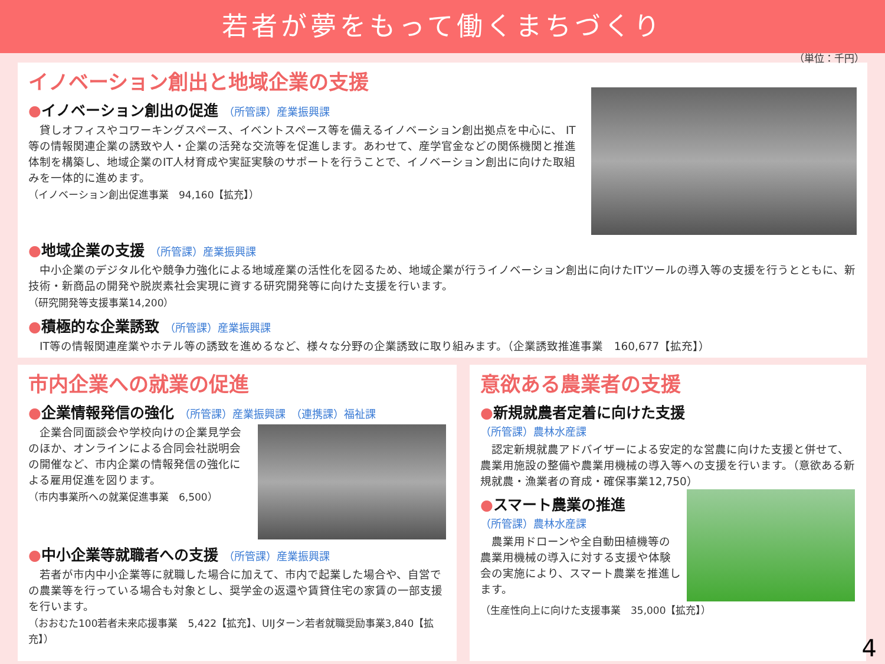若者が夢をもって働くまちづくり
（単位：千円）
イノベーション創出と地域企業の支援
●イノベーション創出の促進 （所管課）産業振興課
　貸しオフィスやコワーキングスペース、イベントスペース等を備えるイノベーション創出拠点を中心に、 IT等の情報関連企業の誘致や人・企業の活発な交流等を促進します。あわせて、産学官金などの関係機関と推進体制を構築し、地域企業のIT人材育成や実証実験のサポートを行うことで、イノベーション創出に向けた取組みを一体的に進めます。
（イノベーション創出促進事業　94,160【拡充】）
●地域企業の支援 （所管課）産業振興課
　中小企業のデジタル化や競争力強化による地域産業の活性化を図るため、地域企業が行うイノベーション創出に向けたITツールの導入等の支援を行うとともに、新技術・新商品の開発や脱炭素社会実現に資する研究開発等に向けた支援を行います。
（研究開発等支援事業14,200）
●積極的な企業誘致 （所管課）産業振興課
　IT等の情報関連産業やホテル等の誘致を進めるなど、様々な分野の企業誘致に取り組みます。（企業誘致推進事業　160,677【拡充】）
市内企業への就業の促進
●企業情報発信の強化 （所管課）産業振興課　（連携課）福祉課
　企業合同面談会や学校向けの企業見学会のほか、オンラインによる合同会社説明会の開催など、市内企業の情報発信の強化による雇用促進を図ります。
（市内事業所への就業促進事業　6,500）
●中小企業等就職者への支援 （所管課）産業振興課
　若者が市内中小企業等に就職した場合に加えて、市内で起業した場合や、自営での農業等を行っている場合も対象とし、奨学金の返還や賃貸住宅の家賃の一部支援を行います。
（おおむた100若者未来応援事業　5,422【拡充】、UIJターン若者就職奨励事業3,840【拡充】）
意欲ある農業者の支援
●新規就農者定着に向けた支援
（所管課）農林水産課
　認定新規就農アドバイザーによる安定的な営農に向けた支援と併せて、農業用施設の整備や農業用機械の導入等への支援を行います。（意欲ある新規就農・漁業者の育成・確保事業12,750）
●スマート農業の推進
（所管課）農林水産課
　農業用ドローンや全自動田植機等の農業用機械の導入に対する支援や体験会の実施により、スマート農業を推進します。
（生産性向上に向けた支援事業　35,000【拡充】）
4